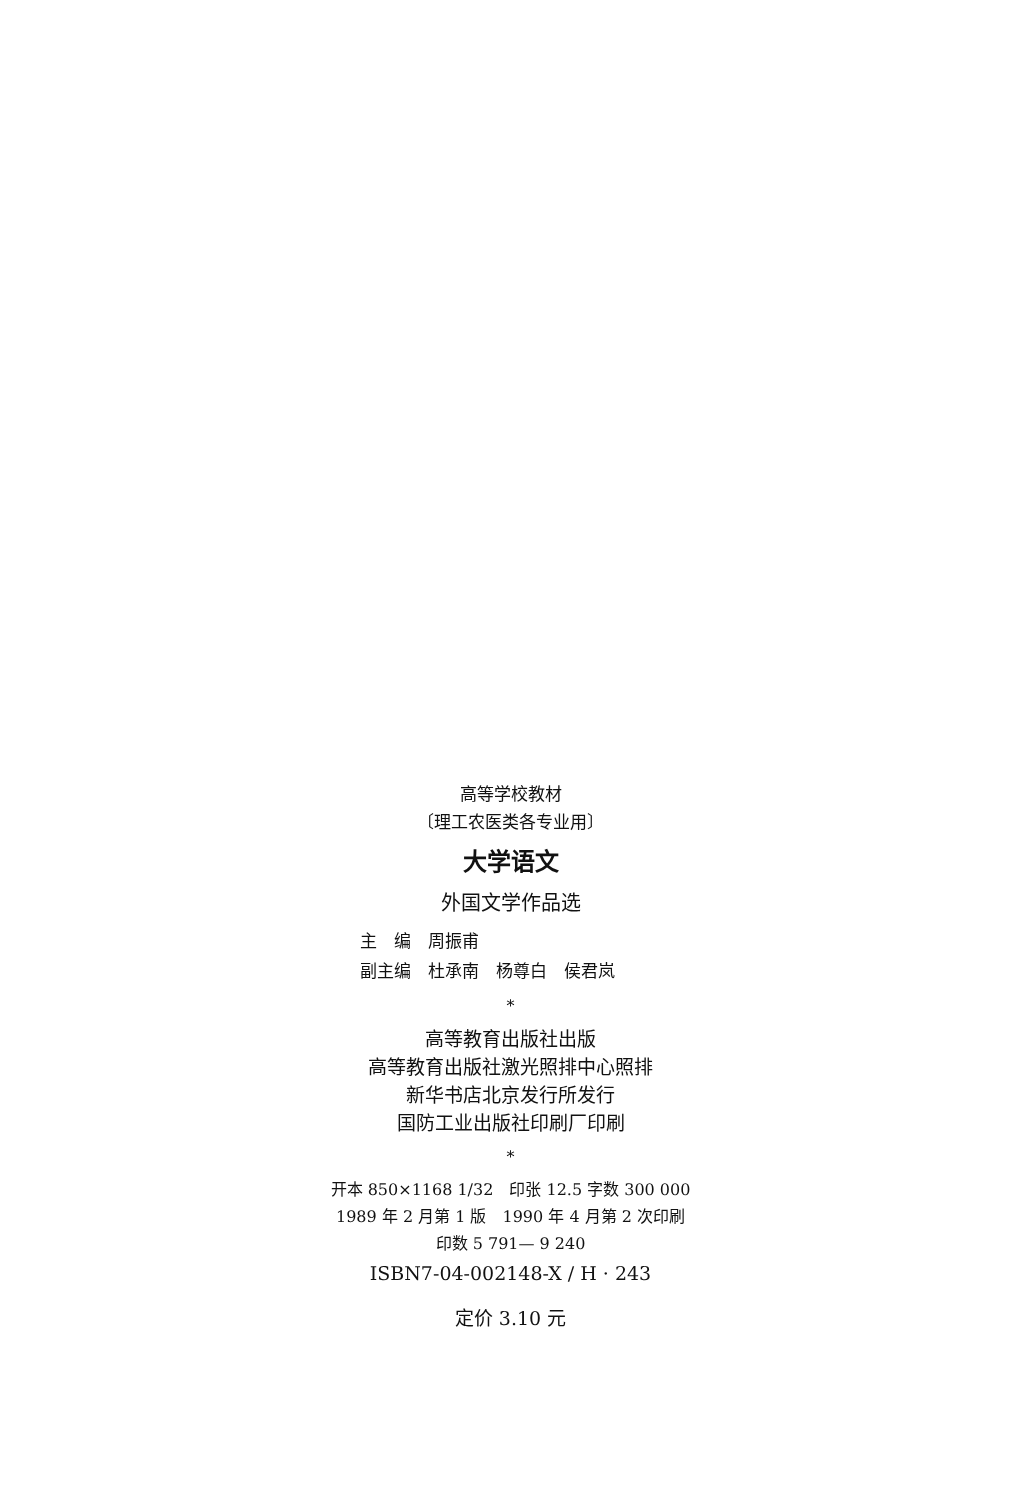高等学校教材
〔理工农医类各专业用〕
大学语文
外国文学作品选
主　编　周振甫
副主编　杜承南　杨尊白　侯君岚
*
高等教育出版社出版
高等教育出版社激光照排中心照排
新华书店北京发行所发行
国防工业出版社印刷厂印刷
*
开本 850×1168 1/32　印张 12.5 字数 300 000
1989 年 2 月第 1 版　1990 年 4 月第 2 次印刷
印数 5 791— 9 240
ISBN7-04-002148-X / H · 243
定价 3.10 元